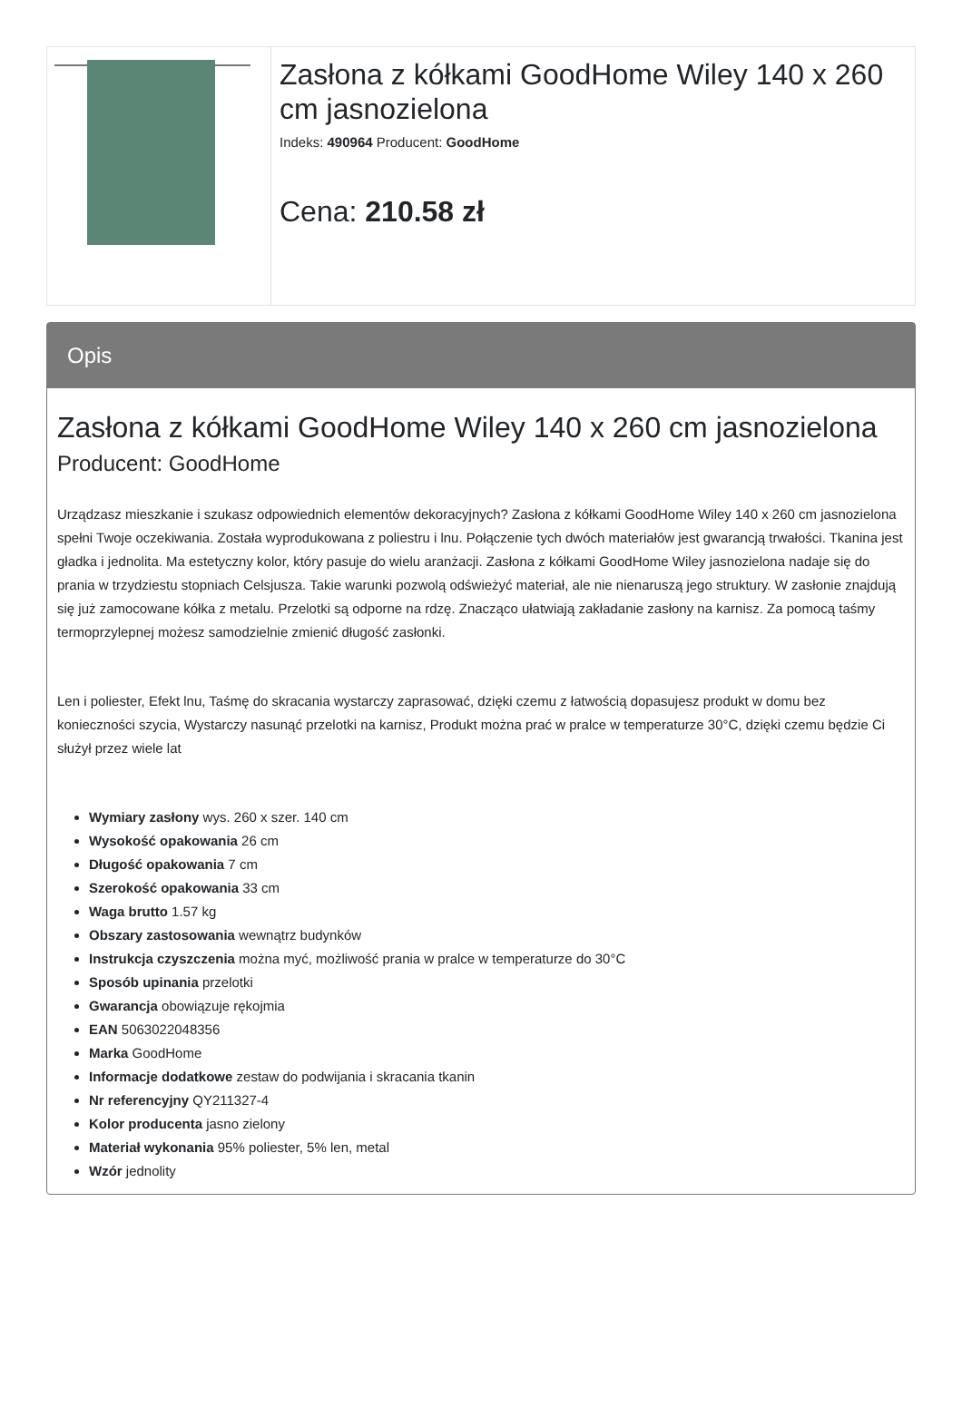| | Zasłona z kółkami GoodHome Wiley 140 x 260 cm jasnozielona Indeks: 490964 Producent: GoodHome Cena: 210.58 zł |
Opis
Zasłona z kółkami GoodHome Wiley 140 x 260 cm jasnozielona
Producent: GoodHome
Urządzasz mieszkanie i szukasz odpowiednich elementów dekoracyjnych? Zasłona z kółkami GoodHome Wiley 140 x 260 cm jasnozielona spełni Twoje oczekiwania. Została wyprodukowana z poliestru i lnu. Połączenie tych dwóch materiałów jest gwarancją trwałości. Tkanina jest gładka i jednolita. Ma estetyczny kolor, który pasuje do wielu aranżacji. Zasłona z kółkami GoodHome Wiley jasnozielona nadaje się do prania w trzydziestu stopniach Celsjusza. Takie warunki pozwolą odświeżyć materiał, ale nie nienaruszą jego struktury. W zasłonie znajdują się już zamocowane kółka z metalu. Przelotki są odporne na rdzę. Znacząco ułatwiają zakładanie zasłony na karnisz. Za pomocą taśmy termoprzylepnej możesz samodzielnie zmienić długość zasłonki.
Len i poliester, Efekt lnu, Taśmę do skracania wystarczy zaprasować, dzięki czemu z łatwością dopasujesz produkt w domu bez konieczności szycia, Wystarczy nasunąć przelotki na karnisz, Produkt można prać w pralce w temperaturze 30°C, dzięki czemu będzie Ci służył przez wiele lat
Wymiary zasłony wys. 260 x szer. 140 cm
Wysokość opakowania 26 cm
Długość opakowania 7 cm
Szerokość opakowania 33 cm
Waga brutto 1.57 kg
Obszary zastosowania wewnątrz budynków
Instrukcja czyszczenia można myć, możliwość prania w pralce w temperaturze do 30°C
Sposób upinania przelotki
Gwarancja obowiązuje rękojmia
EAN 5063022048356
Marka GoodHome
Informacje dodatkowe zestaw do podwijania i skracania tkanin
Nr referencyjny QY211327-4
Kolor producenta jasno zielony
Materiał wykonania 95% poliester, 5% len, metal
Wzór jednolity